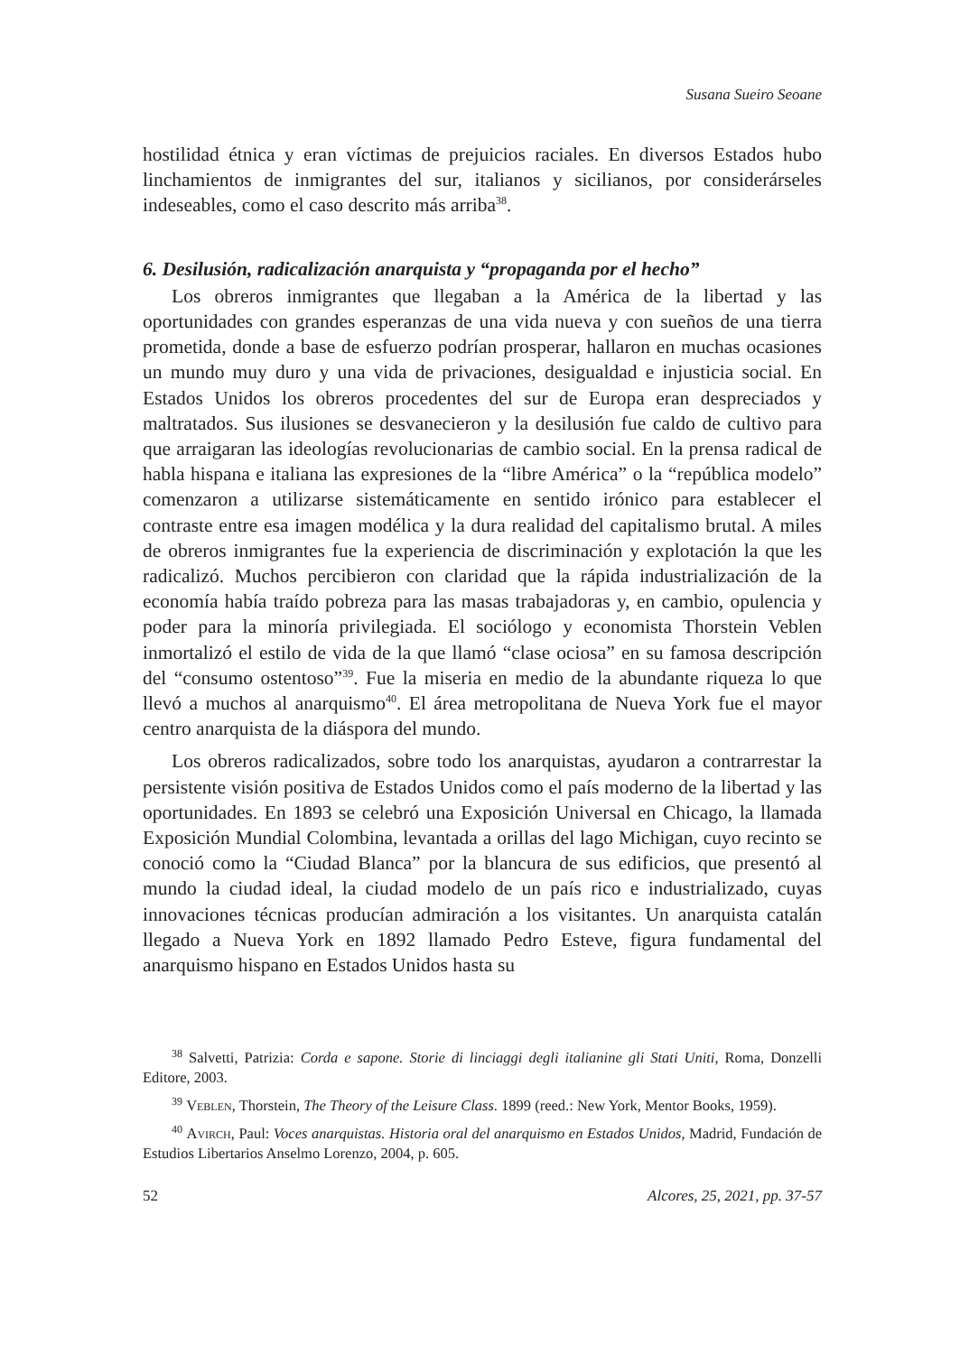Susana Sueiro Seoane
hostilidad étnica y eran víctimas de prejuicios raciales. En diversos Estados hubo linchamientos de inmigrantes del sur, italianos y sicilianos, por considerárseles indeseables, como el caso descrito más arriba<sup>38</sup>.
6. Desilusión, radicalización anarquista y “propaganda por el hecho”
Los obreros inmigrantes que llegaban a la América de la libertad y las oportunidades con grandes esperanzas de una vida nueva y con sueños de una tierra prometida, donde a base de esfuerzo podrían prosperar, hallaron en muchas ocasiones un mundo muy duro y una vida de privaciones, desigualdad e injusticia social. En Estados Unidos los obreros procedentes del sur de Europa eran despreciados y maltratados. Sus ilusiones se desvanecieron y la desilusión fue caldo de cultivo para que arraigaran las ideologías revolucionarias de cambio social. En la prensa radical de habla hispana e italiana las expresiones de la “libre América” o la “república modelo” comenzaron a utilizarse sistemáticamente en sentido irónico para establecer el contraste entre esa imagen modélica y la dura realidad del capitalismo brutal. A miles de obreros inmigrantes fue la experiencia de discriminación y explotación la que les radicalizó. Muchos percibieron con claridad que la rápida industrialización de la economía había traído pobreza para las masas trabajadoras y, en cambio, opulencia y poder para la minoría privilegiada. El sociólogo y economista Thorstein Veblen inmortalizó el estilo de vida de la que llamó “clase ociosa” en su famosa descripción del “consumo ostentoso”<sup>39</sup>. Fue la miseria en medio de la abundante riqueza lo que llevó a muchos al anarquismo<sup>40</sup>. El área metropolitana de Nueva York fue el mayor centro anarquista de la diáspora del mundo.
Los obreros radicalizados, sobre todo los anarquistas, ayudaron a contrarrestar la persistente visión positiva de Estados Unidos como el país moderno de la libertad y las oportunidades. En 1893 se celebró una Exposición Universal en Chicago, la llamada Exposición Mundial Colombina, levantada a orillas del lago Michigan, cuyo recinto se conoció como la “Ciudad Blanca” por la blancura de sus edificios, que presentó al mundo la ciudad ideal, la ciudad modelo de un país rico e industrializado, cuyas innovaciones técnicas producían admiración a los visitantes. Un anarquista catalán llegado a Nueva York en 1892 llamado Pedro Esteve, figura fundamental del anarquismo hispano en Estados Unidos hasta su
<sup>38</sup> Salvetti, Patrizia: Corda e sapone. Storie di linciaggi degli italianine gli Stati Uniti, Roma, Donzelli Editore, 2003.
<sup>39</sup> Veblen, Thorstein, The Theory of the Leisure Class. 1899 (reed.: New York, Mentor Books, 1959).
<sup>40</sup> Avirch, Paul: Voces anarquistas. Historia oral del anarquismo en Estados Unidos, Madrid, Fundación de Estudios Libertarios Anselmo Lorenzo, 2004, p. 605.
52 Alcores, 25, 2021, pp. 37-57